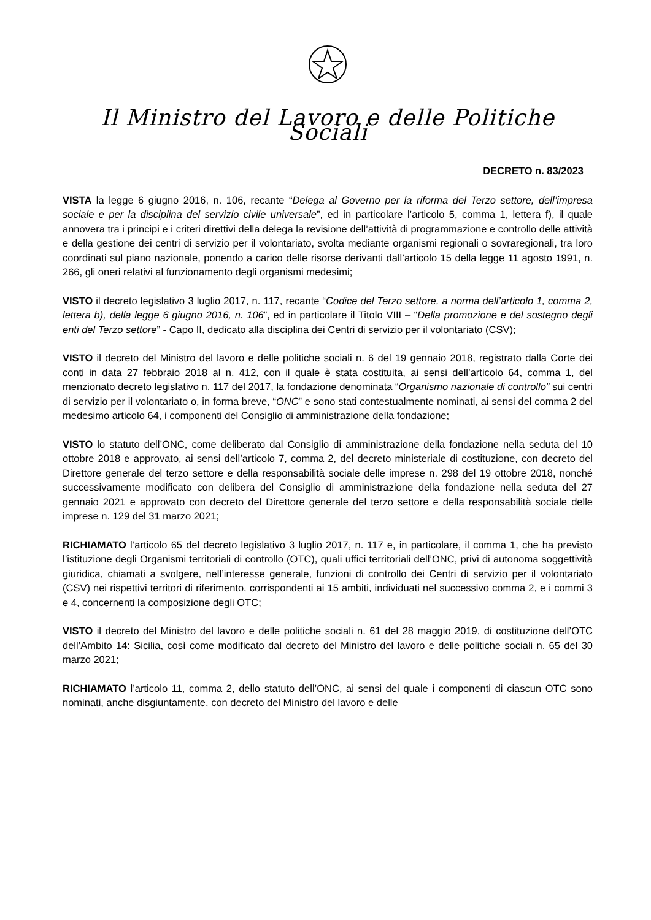Il Ministro del Lavoro e delle Politiche Sociali
DECRETO n. 83/2023
VISTA la legge 6 giugno 2016, n. 106, recante “Delega al Governo per la riforma del Terzo settore, dell’impresa sociale e per la disciplina del servizio civile universale”, ed in particolare l’articolo 5, comma 1, lettera f), il quale annovera tra i principi e i criteri direttivi della delega la revisione dell’attività di programmazione e controllo delle attività e della gestione dei centri di servizio per il volontariato, svolta mediante organismi regionali o sovraregionali, tra loro coordinati sul piano nazionale, ponendo a carico delle risorse derivanti dall’articolo 15 della legge 11 agosto 1991, n. 266, gli oneri relativi al funzionamento degli organismi medesimi;
VISTO il decreto legislativo 3 luglio 2017, n. 117, recante “Codice del Terzo settore, a norma dell’articolo 1, comma 2, lettera b), della legge 6 giugno 2016, n. 106”, ed in particolare il Titolo VIII – “Della promozione e del sostegno degli enti del Terzo settore” - Capo II, dedicato alla disciplina dei Centri di servizio per il volontariato (CSV);
VISTO il decreto del Ministro del lavoro e delle politiche sociali n. 6 del 19 gennaio 2018, registrato dalla Corte dei conti in data 27 febbraio 2018 al n. 412, con il quale è stata costituita, ai sensi dell’articolo 64, comma 1, del menzionato decreto legislativo n. 117 del 2017, la fondazione denominata “Organismo nazionale di controllo” sui centri di servizio per il volontariato o, in forma breve, “ONC” e sono stati contestualmente nominati, ai sensi del comma 2 del medesimo articolo 64, i componenti del Consiglio di amministrazione della fondazione;
VISTO lo statuto dell’ONC, come deliberato dal Consiglio di amministrazione della fondazione nella seduta del 10 ottobre 2018 e approvato, ai sensi dell’articolo 7, comma 2, del decreto ministeriale di costituzione, con decreto del Direttore generale del terzo settore e della responsabilità sociale delle imprese n. 298 del 19 ottobre 2018, nonché successivamente modificato con delibera del Consiglio di amministrazione della fondazione nella seduta del 27 gennaio 2021 e approvato con decreto del Direttore generale del terzo settore e della responsabilità sociale delle imprese n. 129 del 31 marzo 2021;
RICHIAMATO l’articolo 65 del decreto legislativo 3 luglio 2017, n. 117 e, in particolare, il comma 1, che ha previsto l’istituzione degli Organismi territoriali di controllo (OTC), quali uffici territoriali dell’ONC, privi di autonoma soggettività giuridica, chiamati a svolgere, nell’interesse generale, funzioni di controllo dei Centri di servizio per il volontariato (CSV) nei rispettivi territori di riferimento, corrispondenti ai 15 ambiti, individuati nel successivo comma 2, e i commi 3 e 4, concernenti la composizione degli OTC;
VISTO il decreto del Ministro del lavoro e delle politiche sociali n. 61 del 28 maggio 2019, di costituzione dell’OTC dell’Ambito 14: Sicilia, così come modificato dal decreto del Ministro del lavoro e delle politiche sociali n. 65 del 30 marzo 2021;
RICHIAMATO l’articolo 11, comma 2, dello statuto dell’ONC, ai sensi del quale i componenti di ciascun OTC sono nominati, anche disgiuntamente, con decreto del Ministro del lavoro e delle